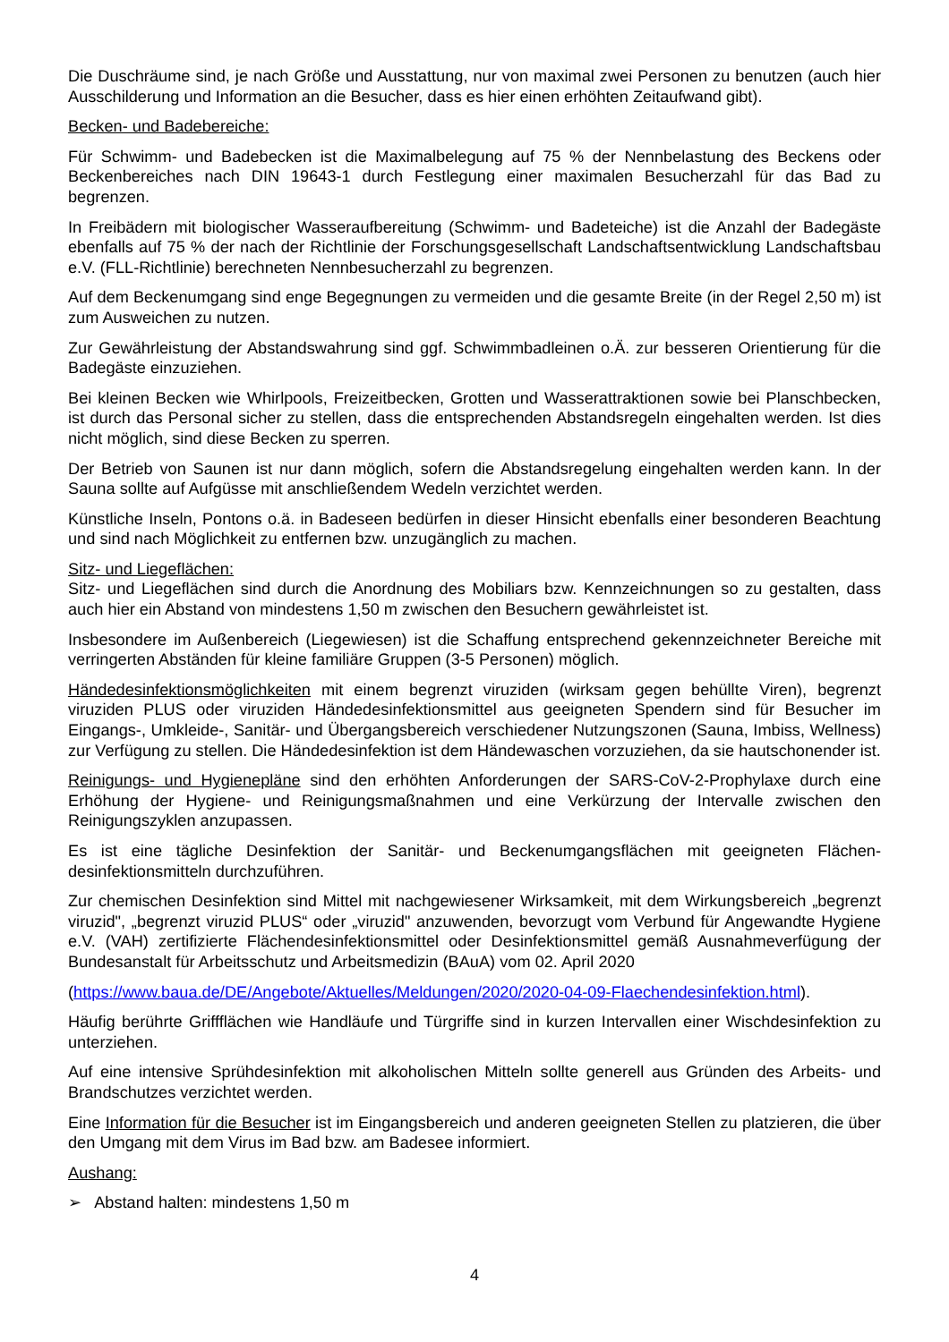Die Duschräume sind, je nach Größe und Ausstattung, nur von maximal zwei Personen zu benutzen (auch hier Ausschilderung und Information an die Besucher, dass es hier einen erhöhten Zeitaufwand gibt).
Becken- und Badebereiche:
Für Schwimm- und Badebecken ist die Maximalbelegung auf 75 % der Nennbelastung des Beckens oder Beckenbereiches nach DIN 19643-1 durch Festlegung einer maximalen Besucherzahl für das Bad zu begrenzen.
In Freibädern mit biologischer Wasseraufbereitung (Schwimm- und Badeteiche) ist die Anzahl der Badegäste ebenfalls auf 75 % der nach der Richtlinie der Forschungsgesellschaft Landschaftsentwicklung Landschaftsbau e.V. (FLL-Richtlinie) berechneten Nennbesucherzahl zu begrenzen.
Auf dem Beckenumgang sind enge Begegnungen zu vermeiden und die gesamte Breite (in der Regel 2,50 m) ist zum Ausweichen zu nutzen.
Zur Gewährleistung der Abstandswahrung sind ggf. Schwimmbadleinen o.Ä. zur besseren Orientierung für die Badegäste einzuziehen.
Bei kleinen Becken wie Whirlpools, Freizeitbecken, Grotten und Wasserattraktionen sowie bei Planschbecken, ist durch das Personal sicher zu stellen, dass die entsprechenden Abstandsregeln eingehalten werden. Ist dies nicht möglich, sind diese Becken zu sperren.
Der Betrieb von Saunen ist nur dann möglich, sofern die Abstandsregelung eingehalten werden kann. In der Sauna sollte auf Aufgüsse mit anschließendem Wedeln verzichtet werden.
Künstliche Inseln, Pontons o.ä. in Badeseen bedürfen in dieser Hinsicht ebenfalls einer besonderen Beachtung und sind nach Möglichkeit zu entfernen bzw. unzugänglich zu machen.
Sitz- und Liegeflächen:
Sitz- und Liegeflächen sind durch die Anordnung des Mobiliars bzw. Kennzeichnungen so zu gestalten, dass auch hier ein Abstand von mindestens 1,50 m zwischen den Besuchern gewährleistet ist.
Insbesondere im Außenbereich (Liegewiesen) ist die Schaffung entsprechend gekennzeichneter Bereiche mit verringerten Abständen für kleine familiäre Gruppen (3-5 Personen) möglich.
Händedesinfektionsmöglichkeiten mit einem begrenzt viruziden (wirksam gegen behüllte Viren), begrenzt viruziden PLUS oder viruziden Händedesinfektionsmittel aus geeigneten Spendern sind für Besucher im Eingangs-, Umkleide-, Sanitär- und Übergangsbereich verschiedener Nutzungszonen (Sauna, Imbiss, Wellness) zur Verfügung zu stellen. Die Händedesinfektion ist dem Händewaschen vorzuziehen, da sie hautschonender ist.
Reinigungs- und Hygienepläne sind den erhöhten Anforderungen der SARS-CoV-2-Prophylaxe durch eine Erhöhung der Hygiene- und Reinigungsmaßnahmen und eine Verkürzung der Intervalle zwischen den Reinigungszyklen anzupassen.
Es ist eine tägliche Desinfektion der Sanitär- und Beckenumgangsflächen mit geeigneten Flächen-desinfektionsmitteln durchzuführen.
Zur chemischen Desinfektion sind Mittel mit nachgewiesener Wirksamkeit, mit dem Wirkungsbereich „begrenzt viruzid", „begrenzt viruzid PLUS“ oder „viruzid" anzuwenden, bevorzugt vom Verbund für Angewandte Hygiene e.V. (VAH) zertifizierte Flächendesinfektionsmittel oder Desinfektionsmittel gemäß Ausnahmeverfügung der Bundesanstalt für Arbeitsschutz und Arbeitsmedizin (BAuA) vom 02. April 2020
(https://www.baua.de/DE/Angebote/Aktuelles/Meldungen/2020/2020-04-09-Flaechendesinfektion.html).
Häufig berührte Griffflächen wie Handläufe und Türgriffe sind in kurzen Intervallen einer Wischdesinfektion zu unterziehen.
Auf eine intensive Sprühdesinfektion mit alkoholischen Mitteln sollte generell aus Gründen des Arbeits- und Brandschutzes verzichtet werden.
Eine Information für die Besucher ist im Eingangsbereich und anderen geeigneten Stellen zu platzieren, die über den Umgang mit dem Virus im Bad bzw. am Badesee informiert.
Aushang:
➢ Abstand halten: mindestens 1,50 m
4